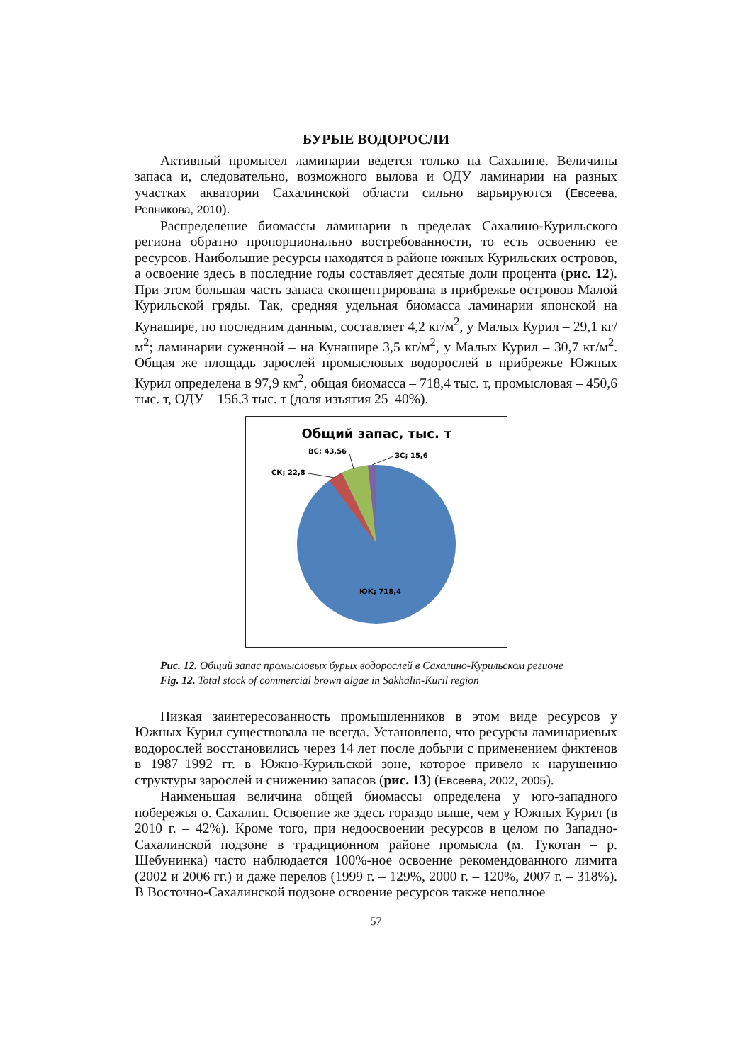БУРЫЕ ВОДОРОСЛИ
Активный промысел ламинарии ведется только на Сахалине. Величины запаса и, следовательно, возможного вылова и ОДУ ламинарии на разных участках акватории Сахалинской области сильно варьируются (Евсеева, Репникова, 2010).
Распределение биомассы ламинарии в пределах Сахалино-Курильского региона обратно пропорционально востребованности, то есть освоению ее ресурсов. Наибольшие ресурсы находятся в районе южных Курильских островов, а освоение здесь в последние годы составляет десятые доли процента (рис. 12). При этом большая часть запаса сконцентрирована в прибрежье островов Малой Курильской гряды. Так, средняя удельная биомасса ламинарии японской на Кунашире, по последним данным, составляет 4,2 кг/м<sup>2</sup>, у Малых Курил – 29,1 кг/м<sup>2</sup>; ламинарии суженной – на Кунашире 3,5 кг/м<sup>2</sup>, у Малых Курил – 30,7 кг/м<sup>2</sup>. Общая же площадь зарослей промысловых водорослей в прибрежье Южных Курил определена в 97,9 км<sup>2</sup>, общая биомасса – 718,4 тыс. т, промысловая – 450,6 тыс. т, ОДУ – 156,3 тыс. т (доля изъятия 25–40%).
Общий запас, тыс. т
ВС; 43,56
ЗС; 15,6
СК; 22,8
ЮК; 718,4
Рис. 12. Общий запас промысловых бурых водорослей в Сахалино-Курильском регионе
Fig. 12. Total stock of commercial brown algae in Sakhalin-Kuril region
Низкая заинтересованность промышленников в этом виде ресурсов у Южных Курил существовала не всегда. Установлено, что ресурсы ламинариевых водорослей восстановились через 14 лет после добычи с применением фиктенов в 1987–1992 гг. в Южно-Курильской зоне, которое привело к нарушению структуры зарослей и снижению запасов (рис. 13) (Евсеева, 2002, 2005).
Наименьшая величина общей биомассы определена у юго-западного побережья о. Сахалин. Освоение же здесь гораздо выше, чем у Южных Курил (в 2010 г. – 42%). Кроме того, при недоосвоении ресурсов в целом по Западно-Сахалинской подзоне в традиционном районе промысла (м. Тукотан – р. Шебунинка) часто наблюдается 100%-ное освоение рекомендованного лимита (2002 и 2006 гг.) и даже перелов (1999 г. – 129%, 2000 г. – 120%, 2007 г. – 318%). В Восточно-Сахалинской подзоне освоение ресурсов также неполное
57